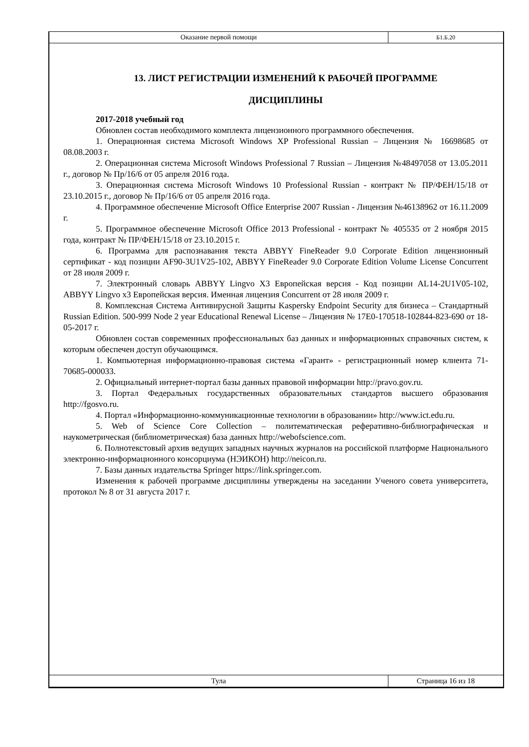| Оказание первой помощи | Б1.Б.20 |
13. ЛИСТ РЕГИСТРАЦИИ ИЗМЕНЕНИЙ К РАБОЧЕЙ ПРОГРАММЕ
ДИСЦИПЛИНЫ
2017-2018 учебный год
Обновлен состав необходимого комплекта лицензионного программного обеспечения.
1. Операционная система Microsoft Windows XP Professional Russian – Лицензия № 16698685 от 08.08.2003 г.
2. Операционная система Microsoft Windows Professional 7 Russian – Лицензия №48497058 от 13.05.2011 г., договор № Пр/16/6 от 05 апреля 2016 года.
3. Операционная система Microsoft Windows 10 Professional Russian - контракт № ПР/ФЕН/15/18 от 23.10.2015 г., договор № Пр/16/6 от 05 апреля 2016 года.
4. Программное обеспечение Microsoft Office Enterprise 2007 Russian - Лицензия №46138962 от 16.11.2009 г.
5. Программное обеспечение Microsoft Office 2013 Professional - контракт № 405535 от 2 ноября 2015 года, контракт № ПР/ФЕН/15/18 от 23.10.2015 г.
6. Программа для распознавания текста ABBYY FineReader 9.0 Corporate Edition лицензионный сертификат - код позиции AF90-3U1V25-102, ABBYY FineReader 9.0 Corporate Edition Volume License Concurrent от 28 июля 2009 г.
7. Электронный словарь ABBYY Lingvo X3 Европейская версия - Код позиции AL14-2U1V05-102, ABBYY Lingvo x3 Европейская версия. Именная лицензия Concurrent от 28 июля 2009 г.
8. Комплексная Система Антивирусной Защиты Kaspersky Endpoint Security для бизнеса – Стандартный Russian Edition. 500-999 Node 2 year Educational Renewal License – Лицензия № 17E0-170518-102844-823-690 от 18-05-2017 г.
Обновлен состав современных профессиональных баз данных и информационных справочных систем, к которым обеспечен доступ обучающимся.
1. Компьютерная информационно-правовая система «Гарант» - регистрационный номер клиента 71-70685-000033.
2. Официальный интернет-портал базы данных правовой информации http://pravo.gov.ru.
3. Портал Федеральных государственных образовательных стандартов высшего образования http://fgosvo.ru.
4. Портал «Информационно-коммуникационные технологии в образовании» http://www.ict.edu.ru.
5. Web of Science Core Collection – политематическая реферативно-библиографическая и наукометрическая (библиометрическая) база данных http://webofscience.com.
6. Полнотекстовый архив ведущих западных научных журналов на российской платформе Национального электронно-информационного консорциума (НЭИКОН) http://neicon.ru.
7. Базы данных издательства Springer https://link.springer.com.
Изменения к рабочей программе дисциплины утверждены на заседании Ученого совета университета, протокол № 8 от 31 августа 2017 г.
| Тула | Страница 16 из 18 |